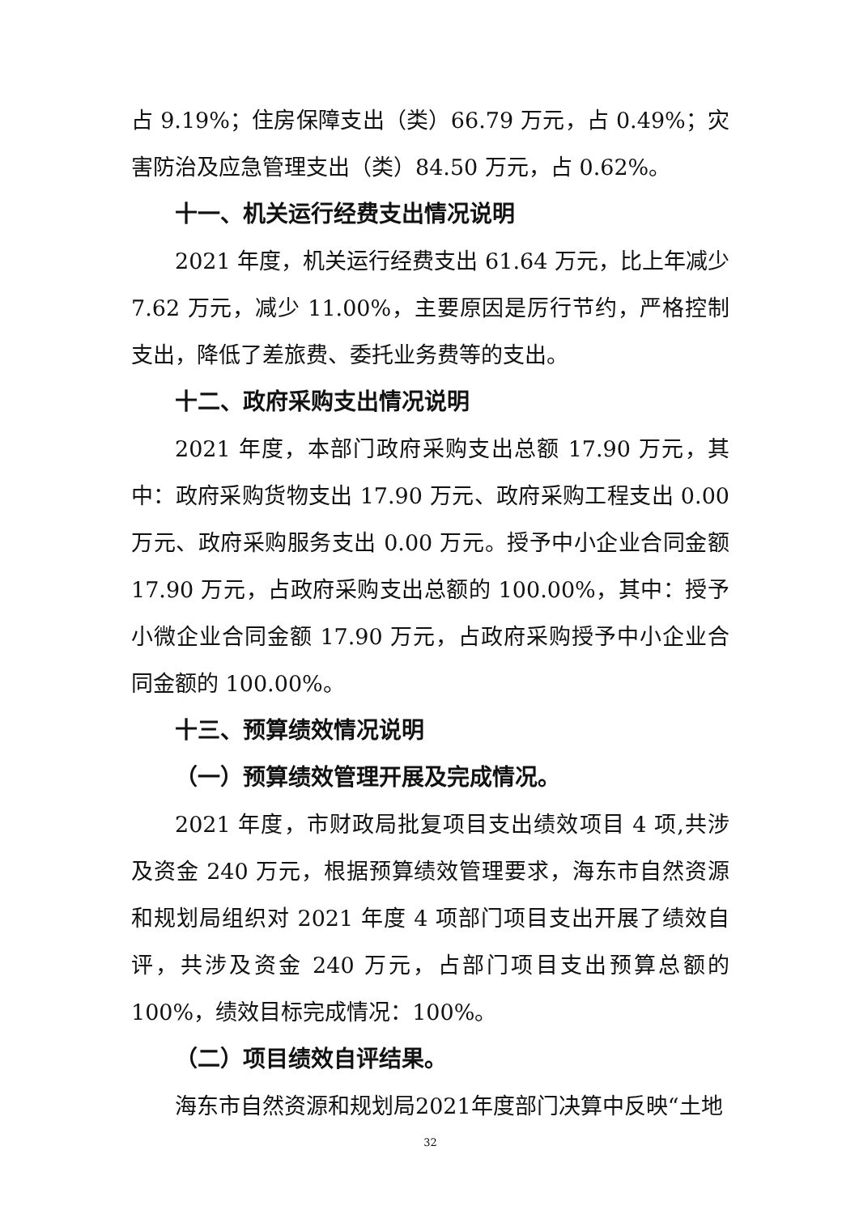占 9.19%；住房保障支出（类）66.79 万元，占 0.49%；灾害防治及应急管理支出（类）84.50 万元，占 0.62%。
十一、机关运行经费支出情况说明
2021 年度，机关运行经费支出 61.64 万元，比上年减少 7.62 万元，减少 11.00%，主要原因是厉行节约，严格控制支出，降低了差旅费、委托业务费等的支出。
十二、政府采购支出情况说明
2021 年度，本部门政府采购支出总额 17.90 万元，其中：政府采购货物支出 17.90 万元、政府采购工程支出 0.00 万元、政府采购服务支出 0.00 万元。授予中小企业合同金额 17.90 万元，占政府采购支出总额的 100.00%，其中：授予小微企业合同金额 17.90 万元，占政府采购授予中小企业合同金额的 100.00%。
十三、预算绩效情况说明
（一）预算绩效管理开展及完成情况。
2021 年度，市财政局批复项目支出绩效项目 4 项,共涉及资金 240 万元，根据预算绩效管理要求，海东市自然资源和规划局组织对 2021 年度 4 项部门项目支出开展了绩效自评，共涉及资金 240 万元，占部门项目支出预算总额的 100%，绩效目标完成情况：100%。
（二）项目绩效自评结果。
海东市自然资源和规划局2021年度部门决算中反映“土地
32